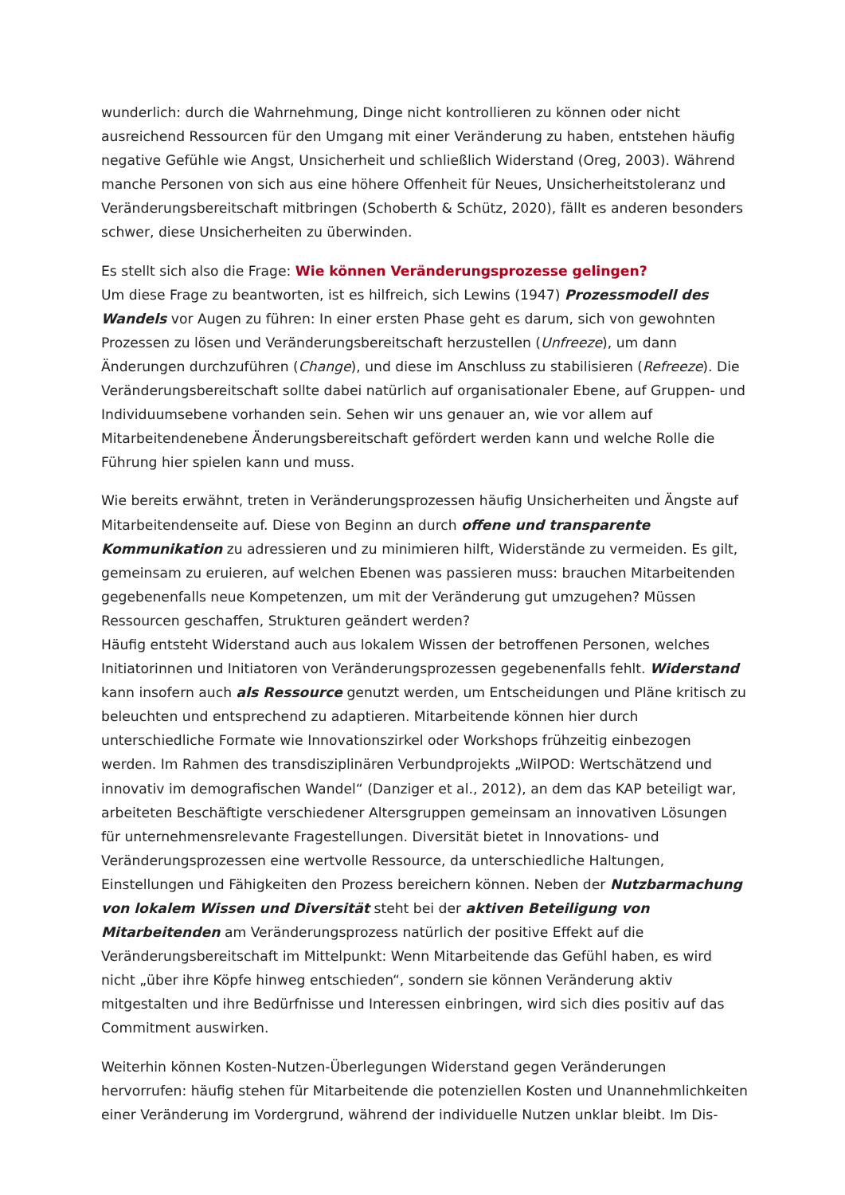wunderlich: durch die Wahrnehmung, Dinge nicht kontrollieren zu können oder nicht ausreichend Ressourcen für den Umgang mit einer Veränderung zu haben, entstehen häufig negative Gefühle wie Angst, Unsicherheit und schließlich Widerstand (Oreg, 2003). Während manche Personen von sich aus eine höhere Offenheit für Neues, Unsicherheitstoleranz und Veränderungsbereitschaft mitbringen (Schoberth & Schütz, 2020), fällt es anderen besonders schwer, diese Unsicherheiten zu überwinden.
Es stellt sich also die Frage: Wie können Veränderungsprozesse gelingen?
Um diese Frage zu beantworten, ist es hilfreich, sich Lewins (1947) Prozessmodell des Wandels vor Augen zu führen: In einer ersten Phase geht es darum, sich von gewohnten Prozessen zu lösen und Veränderungsbereitschaft herzustellen (Unfreeze), um dann Änderungen durchzuführen (Change), und diese im Anschluss zu stabilisieren (Refreeze). Die Veränderungsbereitschaft sollte dabei natürlich auf organisationaler Ebene, auf Gruppen- und Individuumsebene vorhanden sein. Sehen wir uns genauer an, wie vor allem auf Mitarbeitendenebene Änderungsbereitschaft gefördert werden kann und welche Rolle die Führung hier spielen kann und muss.
Wie bereits erwähnt, treten in Veränderungsprozessen häufig Unsicherheiten und Ängste auf Mitarbeitendenseite auf. Diese von Beginn an durch offene und transparente Kommunikation zu adressieren und zu minimieren hilft, Widerstände zu vermeiden. Es gilt, gemeinsam zu eruieren, auf welchen Ebenen was passieren muss: brauchen Mitarbeitenden gegebenenfalls neue Kompetenzen, um mit der Veränderung gut umzugehen? Müssen Ressourcen geschaffen, Strukturen geändert werden?
Häufig entsteht Widerstand auch aus lokalem Wissen der betroffenen Personen, welches Initiatorinnen und Initiatoren von Veränderungsprozessen gegebenenfalls fehlt. Widerstand kann insofern auch als Ressource genutzt werden, um Entscheidungen und Pläne kritisch zu beleuchten und entsprechend zu adaptieren. Mitarbeitende können hier durch unterschiedliche Formate wie Innovationszirkel oder Workshops frühzeitig einbezogen werden. Im Rahmen des transdisziplinären Verbundprojekts „WiIPOD: Wertschätzend und innovativ im demografischen Wandel“ (Danziger et al., 2012), an dem das KAP beteiligt war, arbeiteten Beschäftigte verschiedener Altersgruppen gemeinsam an innovativen Lösungen für unternehmensrelevante Fragestellungen. Diversität bietet in Innovations- und Veränderungsprozessen eine wertvolle Ressource, da unterschiedliche Haltungen, Einstellungen und Fähigkeiten den Prozess bereichern können. Neben der Nutzbarmachung von lokalem Wissen und Diversität steht bei der aktiven Beteiligung von Mitarbeitenden am Veränderungsprozess natürlich der positive Effekt auf die Veränderungsbereitschaft im Mittelpunkt: Wenn Mitarbeitende das Gefühl haben, es wird nicht „über ihre Köpfe hinweg entschieden“, sondern sie können Veränderung aktiv mitgestalten und ihre Bedürfnisse und Interessen einbringen, wird sich dies positiv auf das Commitment auswirken.
Weiterhin können Kosten-Nutzen-Überlegungen Widerstand gegen Veränderungen hervorrufen: häufig stehen für Mitarbeitende die potenziellen Kosten und Unannehmlichkeiten einer Veränderung im Vordergrund, während der individuelle Nutzen unklar bleibt. Im Dis-